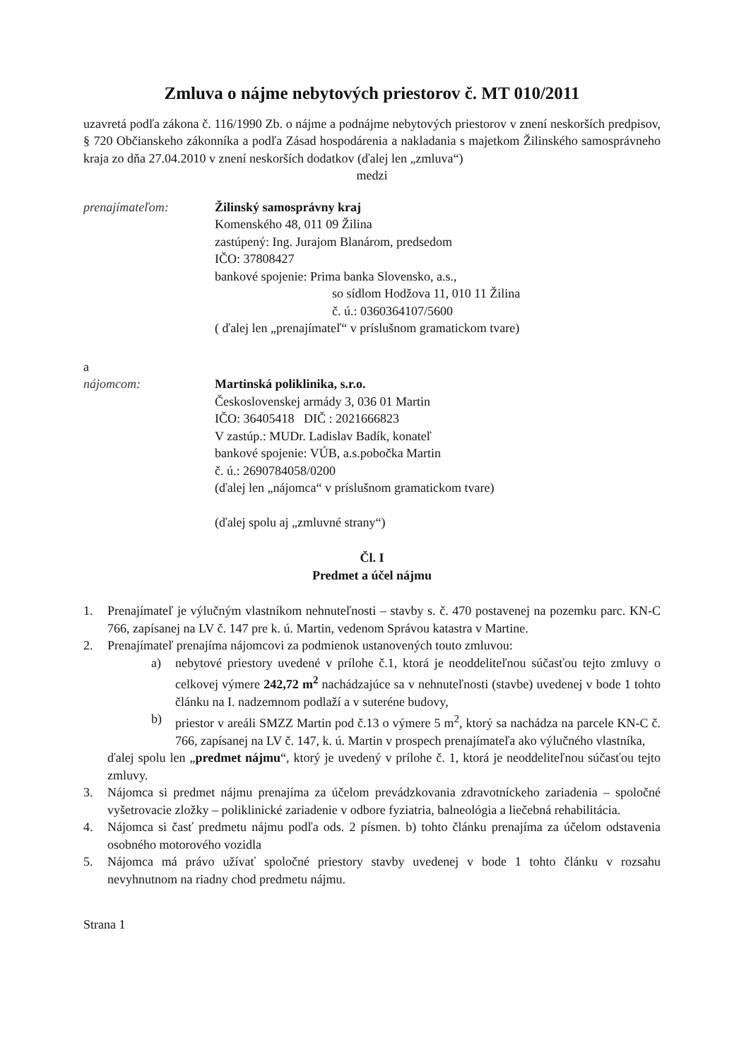Zmluva o nájme nebytových priestorov č. MT 010/2011
uzavretá podľa zákona č. 116/1990 Zb. o nájme a podnájme nebytových priestorov v znení neskorších predpisov, § 720 Občianskeho zákonníka a podľa Zásad hospodárenia a nakladania s majetkom Žilinského samosprávneho kraja zo dňa 27.04.2010 v znení neskorších dodatkov (ďalej len „zmluva“)
medzi
prenajímateľom: Žilinský samosprávny kraj
Komenského 48, 011 09 Žilina
zastúpený: Ing. Jurajom Blanárom, predsedom
IČO: 37808427
bankové spojenie: Prima banka Slovensko, a.s.,
so sídlom Hodžova 11, 010 11 Žilina
č. ú.: 0360364107/5600
( ďalej len „prenajímateľ“ v príslušnom gramatickom tvare)
a
nájomcom: Martinská poliklinika, s.r.o.
Československej armády 3, 036 01 Martin
IČO: 36405418 DIČ : 2021666823
V zastúp.: MUDr. Ladislav Badík, konateľ
bankové spojenie: VÚB, a.s.pobočka Martin
č. ú.: 2690784058/0200
(ďalej len „nájomca“ v príslušnom gramatickom tvare)
(ďalej spolu aj „zmluvné strany“)
Čl. I
Predmet a účel nájmu
1. Prenajímateľ je výlučným vlastníkom nehnuteľnosti – stavby s. č. 470 postavenej na pozemku parc. KN-C 766, zapísanej na LV č. 147 pre k. ú. Martin, vedenom Správou katastra v Martine.
2. Prenajímateľ prenajíma nájomcovi za podmienok ustanovených touto zmluvou:
a) nebytové priestory uvedené v prílohe č.1, ktorá je neoddeliteľnou súčasťou tejto zmluvy o celkovej výmere 242,72 m<sup>2</sup> nachádzajúce sa v nehnuteľnosti (stavbe) uvedenej v bode 1 tohto článku na I. nadzemnom podlaží a v suteréne budovy,
b) priestor v areáli SMZZ Martin pod č.13 o výmere 5 m<sup>2</sup>, ktorý sa nachádza na parcele KN-C č. 766, zapísanej na LV č. 147, k. ú. Martin v prospech prenajímateľa ako výlučného vlastníka,
ďalej spolu len „predmet nájmu“, ktorý je uvedený v prílohe č. 1, ktorá je neoddeliteľnou súčasťou tejto zmluvy.
3. Nájomca si predmet nájmu prenajíma za účelom prevádzkovania zdravotníckeho zariadenia – spoločné vyšetrovacie zložky – poliklinické zariadenie v odbore fyziatria, balneológia a liečebná rehabilitácia.
4. Nájomca si časť predmetu nájmu podľa ods. 2 písmen. b) tohto článku prenajíma za účelom odstavenia osobného motorového vozidla
5. Nájomca má právo užívať spoločné priestory stavby uvedenej v bode 1 tohto článku v rozsahu nevyhnutnom na riadny chod predmetu nájmu.
Strana 1